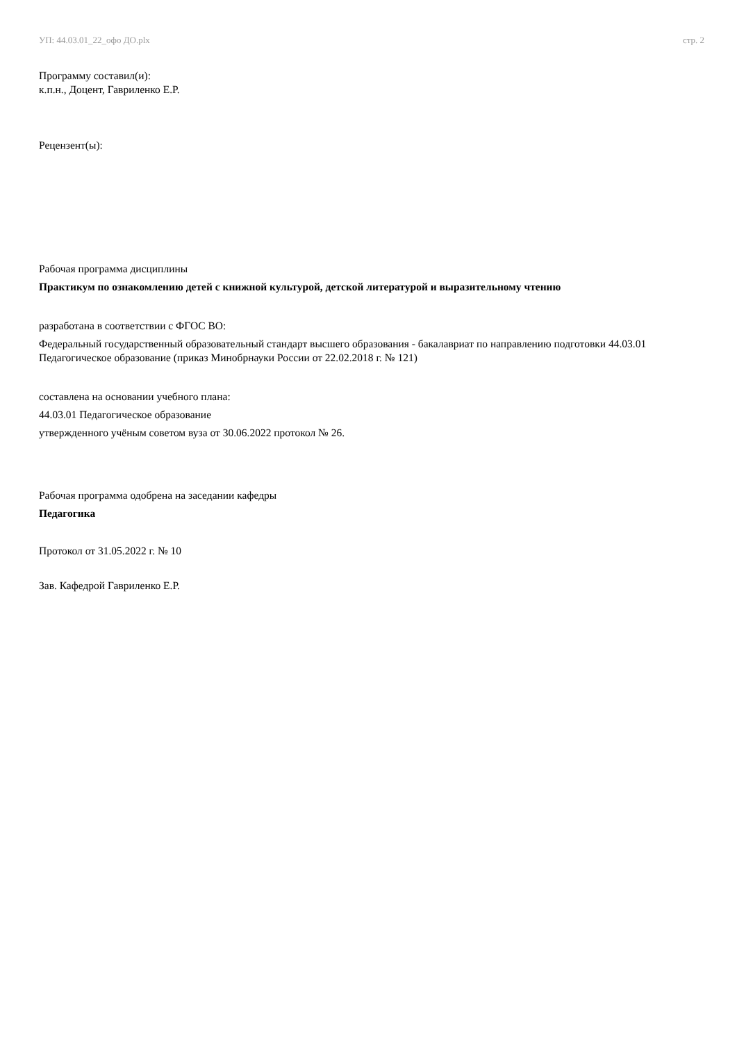УП: 44.03.01_22_офо ДО.plx стр. 2
Программу составил(и):
к.п.н., Доцент, Гавриленко Е.Р.
Рецензент(ы):
Рабочая программа дисциплины
Практикум по ознакомлению детей с книжной культурой, детской литературой и выразительному чтению
разработана в соответствии с ФГОС ВО:
Федеральный государственный образовательный стандарт высшего образования - бакалавриат по направлению подготовки 44.03.01 Педагогическое образование (приказ Минобрнауки России от 22.02.2018 г. № 121)
составлена на основании учебного плана:
44.03.01 Педагогическое образование
утвержденного учёным советом вуза от 30.06.2022 протокол № 26.
Рабочая программа одобрена на заседании кафедры
Педагогика
Протокол от 31.05.2022 г. № 10
Зав. Кафедрой Гавриленко Е.Р.